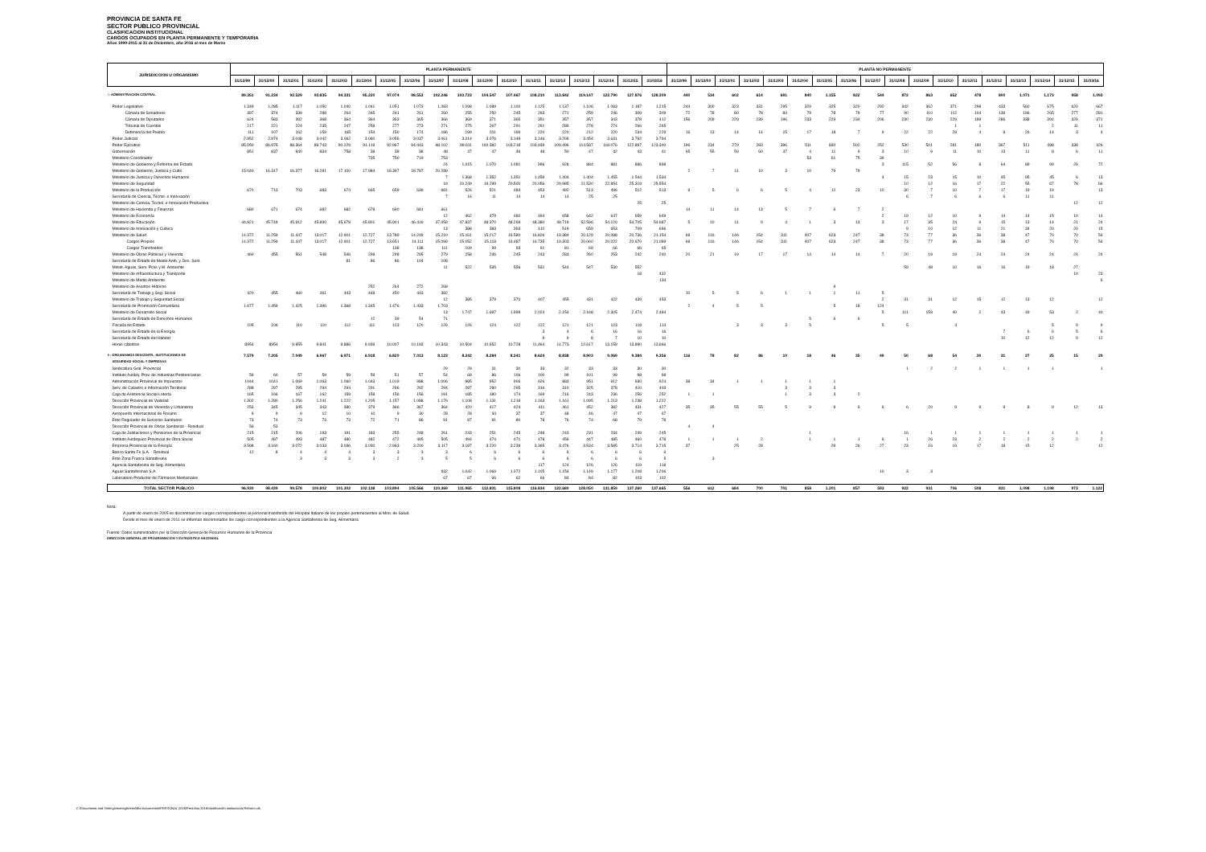PROVINCIA DE SANTA FE
SECTOR PUBLICO PROVINCIAL
CLASIFICACION INSTITUCIONAL
CARGOS OCUPADOS EN PLANTA PERMANENTE Y TEMPORARIA
Años 1999-2015 al 31 de Diciembre, año 2016 al mes de Marzo
| JURISDICCION U ORGANISMO | PLANTA PERMANENTE | | | | | | | | | | | | | | | | | | PLANTA NO PERMANENTE | | | | | | | | | | | | | | | | | |
| --- | --- | --- | --- | --- | --- | --- | --- | --- | --- | --- | --- | --- | --- | --- | --- | --- | --- | --- | --- | --- | --- | --- | --- | --- | --- | --- | --- | --- | --- | --- | --- | --- | --- | --- | --- | --- |
| | 31/12/99 | 31/12/00 | 31/12/01 | 31/12/02 | 31/12/03 | 31/12/04 | 31/12/05 | 31/12/06 | 31/12/07 | 31/12/08 | 31/12/09 | 31/12/10 | 31/12/11 | 31/12/12 | 31/12/13 | 31/12/14 | 31/12/15 | 31/03/16 | 31/12/99 | 31/12/00 | 31/12/01 | 31/12/02 | 31/12/03 | 31/12/04 | 31/12/05 | 31/12/06 | 31/12/07 | 31/12/08 | 31/12/09 | 31/12/10 | 31/12/11 | 31/12/12 | 31/12/13 | 31/12/14 | 31/12/15 | 31/03/16 |
| I - ADMINISTRACION CENTRAL | 89.351 | 91.234 | 92.529 | 93.835 | 94.331 | 95.220 | 97.074 | 98.553 | 102.246 | 103.723 | 104.547 | 107.467 | 108.210 | 113.842 | 119.147 | 122.790 | 127.876 | 128.309 | 440 | 534 | 602 | 614 | 691 | 840 | 1.155 | 822 | 544 | 872 | 863 | 652 | 478 | 800 | 1.071 | 1.173 | 958 | 1.093 |
| Poder Legislativo | 1.349 | 1.285 | 1.117 | 1.050 | 1.040 | 1.041 | 1.051 | 1.073 | 1.083 | 1.098 | 1.089 | 1.100 | 1.125 | 1.137 | 1.106 | 1.083 | 1.187 | 1.215 | 244 | 300 | 323 | 331 | 295 | 329 | 325 | 320 | 292 | 342 | 362 | 371 | 298 | 433 | 560 | 675 | 620 | 667 |
| Cámara de Senadores | 397 | 374 | 339 | 288 | 264 | 265 | 261 | 261 | 260 | 255 | 250 | 245 | 263 | 271 | 259 | 246 | 309 | 309 | 72 | 78 | 80 | 78 | 84 | 79 | 78 | 79 | 77 | 90 | 110 | 112 | 104 | 139 | 196 | 265 | 277 | 281 |
| Cámara de Diputados | 624 | 583 | 392 | 368 | 364 | 364 | 363 | 365 | 366 | 369 | 371 | 365 | 351 | 357 | 357 | 343 | 378 | 412 | 156 | 209 | 229 | 239 | 196 | 233 | 229 | 234 | 206 | 230 | 230 | 229 | 189 | 286 | 338 | 394 | 329 | 371 |
| Tribunal de Cuentas | 217 | 221 | 224 | 235 | 247 | 258 | 277 | 273 | 271 | 275 | 267 | 291 | 291 | 289 | 278 | 274 | 266 | 265 | | | | | | | | | | | | 1 | 1 | | | 2 | 11 | 11 |
| Defensoría del Pueblo | 111 | 107 | 162 | 159 | 165 | 154 | 150 | 174 | 186 | 199 | 201 | 199 | 220 | 220 | 212 | 220 | 234 | 229 | 16 | 13 | 14 | 14 | 15 | 17 | 18 | 7 | 9 | 22 | 22 | 29 | 4 | 8 | 26 | 14 | 3 | 4 |
| Poder Judicial | 2.952 | 2.974 | 3.048 | 3.042 | 3.062 | 3.060 | 3.056 | 3.037 | 3.061 | 3.014 | 3.076 | 3.149 | 3.146 | 3.209 | 3.454 | 3.631 | 3.792 | 3.794 | | | | | | | | | | | | | | | | | | |
| Poder Ejecutivo | 85.050 | 86.975 | 88.364 | 89.743 | 90.229 | 91.119 | 92.967 | 94.443 | 98.102 | 99.611 | 100.382 | 103.218 | 103.939 | 109.496 | 114.587 | 118.076 | 122.897 | 123.300 | 196 | 234 | 279 | 283 | 396 | 511 | 830 | 502 | 252 | 530 | 501 | 281 | 180 | 367 | 511 | 498 | 338 | 426 |
| Gobernación | 851 | 837 | 840 | 834 | 758 | 38 | 38 | 38 | 48 | 47 | 47 | 46 | 48 | 50 | 47 | 42 | 43 | 41 | 65 | 55 | 59 | 60 | 47 | 4 | 11 | 9 | 3 | 10 | 9 | 11 | 10 | 13 | 11 | 8 | 6 | 11 |
| Ministerio Coordinador | | | | | | 735 | 750 | 719 | 753 | | | | | | | | | | | | | | | 53 | 61 | 75 | 39 | | | | | | | | | |
| Ministerio de Gobierno y Reforma del Estado | | | | | | | | | 24 | 1.015 | 1.070 | 1.081 | 996 | 928 | 884 | 881 | 886 | 898 | | | | | | | | | 3 | 115 | 52 | 56 | 8 | 64 | 89 | 99 | 29 | 72 |
| Ministerio de Gobierno, Justicia y Culto | 15.040 | 16.317 | 16.377 | 16.281 | 17.100 | 17.984 | 18.397 | 18.787 | 20.289 | | | | | | | | | | 2 | 7 | 11 | 10 | 3 | 10 | 79 | 79 | | | | | | | | | | |
| Ministerio de Justicia y Derechos Humanos | | | | | | | | | 7 | 1.368 | 1.352 | 1.351 | 1.459 | 1.404 | 1.404 | 1.455 | 1.544 | 1.534 | | | | | | | | | 4 | 15 | 23 | 15 | 10 | 45 | 95 | 45 | 6 | 13 |
| Ministerio de Seguridad | | | | | | | | | 19 | 19.249 | 19.299 | 20.500 | 20.056 | 20.985 | 21.530 | 22.854 | 25.319 | 25.554 | | | | | | | | | | 10 | 12 | 16 | 17 | 22 | 55 | 67 | 78 | 66 |
| Ministerio de la Producción | 670 | 713 | 703 | 683 | 674 | 665 | 659 | 639 | 681 | 526 | 521 | 484 | 453 | 492 | 513 | 496 | 512 | 513 | 9 | 5 | 6 | 6 | 5 | 4 | 12 | 23 | 10 | 30 | 7 | 10 | 7 | 17 | 19 | 19 | | 13 |
| Secretaría de Ciencia, Tecnol. e Innovación | | | | | | | | | 7 | 16 | 11 | 14 | 14 | 14 | 25 | 25 | | | | | | | | | | | | 6 | 7 | 6 | 6 | 6 | 11 | 11 | | |
| Ministerio de Ciencia, Tecnol. e Innovación Productiva | | | | | | | | | | | | | | | | | 25 | 25 | | | | | | | | | | | | | | | | | 12 | 12 |
| Ministerio de Hacienda y Finanzas | 680 | 671 | 674 | 682 | 682 | 678 | 690 | 681 | 661 | | | | | | | | | | 14 | 11 | 14 | 13 | 5 | 7 | 6 | 7 | 2 | | | | | | | | | |
| Ministerio de Economía | | | | | | | | | 12 | 462 | 479 | 480 | 494 | 658 | 642 | 647 | 659 | 649 | | | | | | | | | 2 | 19 | 12 | 10 | 9 | 14 | 14 | 15 | 10 | 14 |
| Ministerio de Educación | 44.821 | 45.749 | 45.912 | 45.890 | 45.678 | 45.801 | 45.901 | 46.416 | 47.059 | 47.837 | 48.370 | 48.269 | 48.380 | 49.719 | 52.596 | 54.120 | 54.705 | 54.687 | 5 | 10 | 11 | 9 | 4 | 1 | 3 | 13 | 3 | 17 | 35 | 24 | 9 | 15 | 13 | 14 | 21 | 24 |
| Ministerio de Innovación y Cultura | | | | | | | | | 13 | 388 | 383 | 393 | 410 | 519 | 659 | 653 | 709 | 696 | | | | | | | | | | 9 | 10 | 12 | 11 | 21 | 34 | 20 | 20 | 15 |
| Ministerio de Salud | 11.372 | 11.259 | 11.447 | 13.017 | 12.901 | 12.727 | 13.789 | 14.249 | 15.210 | 15.161 | 15.217 | 16.580 | 16.826 | 19.384 | 20.129 | 20.088 | 20.736 | 21.154 | 69 | 116 | 146 | 154 | 311 | 407 | 623 | 247 | 38 | 73 | 77 | 36 | 36 | 38 | 47 | 70 | 70 | 54 |
| Cargos Propios | 11.372 | 11.259 | 11.447 | 13.017 | 12.901 | 12.727 | 13.651 | 14.111 | 15.099 | 15.052 | 15.118 | 16.487 | 16.735 | 19.303 | 20.060 | 20.022 | 20.670 | 21.089 | 69 | 116 | 146 | 154 | 311 | 407 | 623 | 247 | 38 | 73 | 77 | 36 | 36 | 38 | 47 | 70 | 70 | 54 |
| Cargos Transferidos | | | | | | | 138 | 138 | 111 | 109 | 99 | 93 | 91 | 81 | 69 | 66 | 66 | 65 | | | | | | | | | | | | | | | | | | |
| Ministerio de Obras Públicas y Vivienda | 460 | 455 | 561 | 548 | 546 | 298 | 298 | 295 | 279 | 258 | 246 | 245 | 243 | 283 | 260 | 253 | 242 | 240 | 20 | 21 | 19 | 17 | 17 | 14 | 14 | 14 | 7 | 20 | 19 | 19 | 24 | 24 | 24 | 24 | 24 | 24 |
| Secretaría de Estado de Medio Amb. y Des. Sust. | | | | | 81 | 86 | 86 | 104 | 108 | | | | | | | | | | | | | | | | | | | | | | | | | | | |
| Minist. Aguas, Serv. Pcos y M. Ambiente | | | | | | | | | 11 | 522 | 535 | 556 | 531 | 544 | 547 | 530 | 552 | | | | | | | | | | | 59 | 48 | 10 | 16 | 16 | 19 | 18 | 27 | |
| Ministerio de Infraestructura y Transporte | | | | | | | | | | | | | | | | | 18 | 432 | | | | | | | | | | | | | | | | | 10 | 23 |
| Ministerio de Medio Ambiente | | | | | | | | | | | | | | | | | | 134 | | | | | | | | | | | | | | | | | | 6 |
| Ministerio de Asuntos Hídricos | | | | | | 252 | 264 | 272 | 268 | | | | | | | | | | | | | | | | 9 | | | | | | | | | | | |
| Secretaría de Trabajo y Seg. Social | 420 | 455 | 460 | 461 | 443 | 448 | 450 | 443 | 382 | | | | | | | | | | 10 | 5 | 5 | 6 | 1 | 1 | 1 | 11 | 5 | | | | | | | | | |
| Ministerio de Trabajo y Seguridad Social | | | | | | | | | 12 | 385 | 379 | 370 | 407 | 455 | 431 | 422 | 439 | 453 | | | | | | | | | 2 | 31 | 31 | 12 | 15 | 12 | 13 | 12 | | 12 |
| Secretaría de Promoción Comunitaria | 1.677 | 1.459 | 1.425 | 1.396 | 1.368 | 1.345 | 1.476 | 1.433 | 1.703 | | | | | | | | | | 2 | 4 | 5 | 5 | | | 5 | 18 | 124 | | | | | | | | | |
| Ministerio de Desarrollo Social | | | | | | | | | 13 | 1.747 | 1.697 | 1.999 | 2.024 | 2.154 | 2.168 | 2.305 | 2.474 | 2.484 | | | | | | | | | 5 | 111 | 159 | 40 | 2 | 43 | 49 | 53 | 2 | 40 |
| Secretaría de Estado de Derechos Humanos | | | | | | 12 | 39 | 54 | 71 | | | | | | | | | | | | | | | 5 | 6 | 6 | | | | | | | | | | |
| Fiscalía de Estado | 105 | 106 | 110 | 110 | 112 | 111 | 123 | 120 | 129 | 126 | 124 | 122 | 122 | 121 | 121 | 123 | 118 | 114 | | | 3 | 3 | 3 | 5 | | | 5 | 5 | | 4 | | | | 5 | 9 | 9 |
| Secretaría de Estado de la Energía | | | | | | | | | | | | | 3 | 4 | 6 | 16 | 16 | 16 | | | | | | | | | | | | | | 7 | 6 | 6 | 5 | 6 |
| Secretaría de Estado del Habitat | | | | | | | | | | | | | 9 | 9 | 8 | 7 | 10 | 10 | | | | | | | | | | | | | | 10 | 12 | 12 | 9 | 12 |
| Horas cátedras | 8954 | 8954 | 9.855 | 9.841 | 9.886 | 9.939 | 10.007 | 10.193 | 10.343 | 10.504 | 10.652 | 10.728 | 11.464 | 11.773 | 12.617 | 13.159 | 13.890 | 13.666 | | | | | | | | | | | | | | | | | | |
| II - ORGANISMOS DESCENTR., INSTITUCIONES DE | 7.579 | 7.205 | 7.049 | 6.967 | 6.971 | 6.918 | 6.820 | 7.013 | 8.123 | 8.242 | 8.284 | 8.341 | 8.624 | 8.838 | 8.903 | 9.069 | 9.384 | 9.356 | 116 | 78 | 82 | 86 | 10 | 18 | 46 | 35 | 49 | 50 | 68 | 54 | 30 | 31 | 27 | 25 | 15 | 29 |
| SEGURIDAD SOCIAL Y EMPRESAS | | | | | | | | | | | | | | | | | | | | | | | | | | | | | | | | | | | | |
| Sindicatura Gral. Provincial | | | | | | | | | 29 | 29 | 31 | 30 | 33 | 32 | 33 | 33 | 30 | 30 | | | | | | | | | | 1 | 2 | 2 | 1 | 1 | 1 | 1 | | 1 |
| Instituto Autárq. Prov. de Industrias Penitenciarias | 59 | 60 | 57 | 59 | 59 | 59 | 51 | 57 | 54 | 69 | 86 | 106 | 100 | 99 | 101 | 99 | 98 | 98 | | | | | | | | | | | | | | | | | | |
| Administración Provincial de Impuestos | 1044 | 1041 | 1.069 | 1.063 | 1.060 | 1.043 | 1.019 | 988 | 1.006 | 985 | 952 | 906 | 926 | 883 | 951 | 912 | 930 | 924 | 38 | 34 | 1 | 1 | 1 | 1 | 1 | | | | | | | | | | | |
| Serv. de Catastro e Información Territorial | 288 | 297 | 295 | 294 | 294 | 291 | 296 | 292 | 294 | 287 | 280 | 265 | 316 | 310 | 325 | 378 | 410 | 403 | | | | | 3 | 3 | 3 | | | | | | | | | | | |
| Caja de Asistencia Social-Lotería | 165 | 166 | 167 | 162 | 159 | 158 | 156 | 156 | 191 | 185 | 180 | 174 | 169 | 216 | 243 | 236 | 256 | 252 | 1 | 1 | | | 1 | 3 | 3 | 2 | | | | | | | | | | |
| Dirección Provincial de Vialidad | 1.302 | 1.280 | 1.256 | 1.241 | 1.222 | 1.205 | 1.157 | 1.088 | 1.176 | 1.108 | 1.131 | 1.218 | 1.163 | 1.161 | 1.095 | 1.213 | 1.238 | 1.222 | | | | | | | | | | | | | | | | | | |
| Dirección Provincial de Vivienda y Urbanismo | 253 | 345 | 345 | 343 | 380 | 379 | 366 | 367 | 364 | 420 | 417 | 424 | 411 | 461 | 452 | 382 | 431 | 427 | 35 | 35 | 55 | 55 | 5 | 9 | 9 | 6 | 6 | 6 | 20 | 9 | 9 | 9 | 8 | 9 | 12 | 13 |
| Aeropuerto Internacional de Rosario | 9 | 9 | 9 | 12 | 10 | 10 | 9 | 30 | 28 | 28 | 34 | 37 | 37 | 48 | 46 | 47 | 47 | 47 | | | | | | | | | | | | | | | | | | |
| Ente Regulador de Servicios Sanitarios | 73 | 74 | 73 | 73 | 73 | 72 | 71 | 86 | 91 | 87 | 81 | 80 | 78 | 76 | 74 | 68 | 79 | 78 | | | | | | | | | | | | | | | | | | |
| Dirección Provincial de Obras Sanitarias - Residual | 56 | 53 | | | | | | | | | | | | | | | | | 4 | 4 | | | | | | | | | | | | | | | | |
| Caja de Jubilaciones y Pensiones de la Provincial | 215 | 215 | 206 | 193 | 191 | 183 | 255 | 248 | 261 | 243 | 251 | 245 | 248 | 243 | 231 | 234 | 249 | 245 | | | | | | 1 | | | | 16 | 1 | 1 | 1 | 1 | 1 | 1 | 1 | 1 |
| Instituto Autárquico Provincial de Obra Social | 505 | 497 | 493 | 487 | 480 | 482 | 472 | 495 | 505 | 494 | 474 | 471 | 478 | 459 | 447 | 485 | 460 | 478 | 1 | 1 | 1 | 2 | | 1 | 1 | 1 | 6 | 1 | 26 | 23 | 2 | 2 | 2 | 2 | 2 | 2 |
| Empresa Provincial de la Energía | 3.598 | 3.160 | 3.072 | 3.033 | 3.036 | 3.030 | 2.963 | 3.200 | 3.117 | 3.187 | 3.220 | 3.239 | 3.365 | 3.476 | 3.534 | 3.585 | 3.714 | 3.715 | 37 | | 25 | 28 | | | 29 | 26 | 27 | 23 | 16 | 19 | 17 | 18 | 15 | 12 | | 12 |
| Banco Santa Fe S.A. - Residual | 12 | 8 | 4 | 4 | 4 | 3 | 3 | 3 | 3 | 6 | 6 | 6 | 6 | 6 | 6 | 6 | 6 | 6 | | | | | | | | | | | | | | | | | | |
| Ente Zona Franca Santafesina | | | 3 | 3 | 3 | 3 | 2 | 3 | 5 | 5 | 6 | 6 | 6 | 6 | 6 | 6 | 6 | 5 | | 3 | | | | | | | | | | | | | | | | |
| Agencia Santafesina de Seg. Alimentaria | | | | | | | | | | | | | 117 | 124 | 126 | 126 | 119 | 118 | | | | | | | | | | | | | | | | | | |
| Aguas Santafesinas S.A. | | | | | | | | | 932 | 1.042 | 1.069 | 1.072 | 1.105 | 1.154 | 1.149 | 1.177 | 1.208 | 1.206 | | | | | | | | | 10 | 3 | 3 | | | | | | | |
| Laboratorio Productor de Fármacos Medicinales | | | | | | | | | 67 | 67 | 66 | 62 | 66 | 84 | 84 | 82 | 103 | 102 | | | | | | | | | | | | | | | | | | |
| TOTAL SECTOR PUBLICO | 96.930 | 98.439 | 99.578 | 100.802 | 101.302 | 102.138 | 103.894 | 105.566 | 110.369 | 111.965 | 112.831 | 115.808 | 116.834 | 122.680 | 128.050 | 131.859 | 137.260 | 137.665 | 556 | 612 | 684 | 700 | 701 | 858 | 1.201 | 857 | 593 | 922 | 931 | 706 | 508 | 831 | 1.098 | 1.198 | 973 | 1.122 |
Nota:
A partir de enero de 2005 se discriminan los cargos correspondientes al personal transferido del Hospital Italiano de los propios pertenecientes al Mrio. de Salud.
Desde el mes de enero de 2011 se informan discriminados los cargo correspondientes a la Agencia Santafesina de Seg. Alimentaria
Fuente: Datos suministrados por la Dirección General de Recursos Humanos de la Provincia
DIRECCION GENERAL DE PROGRAMACION Y ESTADISTICA HACENDAL
C:\Documents and Settings\meneghettim\Mis documentos\PERSONAL 2016\Pers.Mar.2016\clasificación institucional Febrero.xls